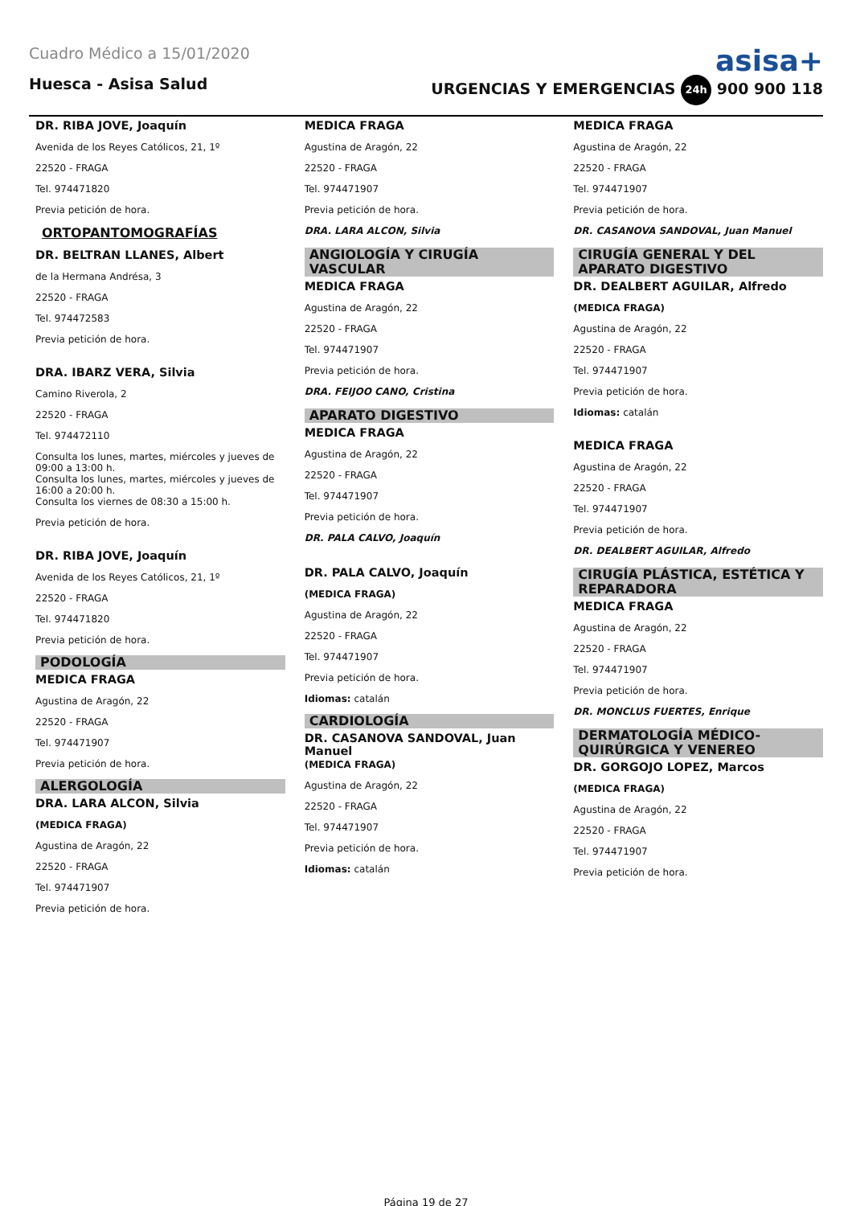Cuadro Médico a 15/01/2020
asisa+
Huesca - Asisa Salud URGENCIAS Y EMERGENCIAS 24h 900 900 118
DR. RIBA JOVE, Joaquín
Avenida de los Reyes Católicos, 21, 1º
22520 - FRAGA
Tel. 974471820
Previa petición de hora.
ORTOPANTOMOGRAFÍAS
DR. BELTRAN LLANES, Albert
de la Hermana Andrésa, 3
22520 - FRAGA
Tel. 974472583
Previa petición de hora.
DRA. IBARZ VERA, Silvia
Camino Riverola, 2
22520 - FRAGA
Tel. 974472110
Consulta los lunes, martes, miércoles y jueves de 09:00 a 13:00 h.
Consulta los lunes, martes, miércoles y jueves de 16:00 a 20:00 h.
Consulta los viernes de 08:30 a 15:00 h.
Previa petición de hora.
DR. RIBA JOVE, Joaquín
Avenida de los Reyes Católicos, 21, 1º
22520 - FRAGA
Tel. 974471820
Previa petición de hora.
PODOLOGÍA
MEDICA FRAGA
Agustina de Aragón, 22
22520 - FRAGA
Tel. 974471907
Previa petición de hora.
ALERGOLOGÍA
DRA. LARA ALCON, Silvia
(MEDICA FRAGA)
Agustina de Aragón, 22
22520 - FRAGA
Tel. 974471907
Previa petición de hora.
MEDICA FRAGA
Agustina de Aragón, 22
22520 - FRAGA
Tel. 974471907
Previa petición de hora.
DRA. LARA ALCON, Silvia
ANGIOLOGÍA Y CIRUGÍA VASCULAR
MEDICA FRAGA
Agustina de Aragón, 22
22520 - FRAGA
Tel. 974471907
Previa petición de hora.
DRA. FEIJOO CANO, Cristina
APARATO DIGESTIVO
MEDICA FRAGA
Agustina de Aragón, 22
22520 - FRAGA
Tel. 974471907
Previa petición de hora.
DR. PALA CALVO, Joaquín
DR. PALA CALVO, Joaquín
(MEDICA FRAGA)
Agustina de Aragón, 22
22520 - FRAGA
Tel. 974471907
Previa petición de hora.
Idiomas: catalán
CARDIOLOGÍA
DR. CASANOVA SANDOVAL, Juan Manuel
(MEDICA FRAGA)
Agustina de Aragón, 22
22520 - FRAGA
Tel. 974471907
Previa petición de hora.
Idiomas: catalán
MEDICA FRAGA
Agustina de Aragón, 22
22520 - FRAGA
Tel. 974471907
Previa petición de hora.
DR. CASANOVA SANDOVAL, Juan Manuel
CIRUGÍA GENERAL Y DEL APARATO DIGESTIVO
DR. DEALBERT AGUILAR, Alfredo
(MEDICA FRAGA)
Agustina de Aragón, 22
22520 - FRAGA
Tel. 974471907
Previa petición de hora.
Idiomas: catalán
MEDICA FRAGA
Agustina de Aragón, 22
22520 - FRAGA
Tel. 974471907
Previa petición de hora.
DR. DEALBERT AGUILAR, Alfredo
CIRUGÍA PLÁSTICA, ESTÉTICA Y REPARADORA
MEDICA FRAGA
Agustina de Aragón, 22
22520 - FRAGA
Tel. 974471907
Previa petición de hora.
DR. MONCLUS FUERTES, Enrique
DERMATOLOGÍA MÉDICO-QUIRÚRGICA Y VENEREO
DR. GORGOJO LOPEZ, Marcos
(MEDICA FRAGA)
Agustina de Aragón, 22
22520 - FRAGA
Tel. 974471907
Previa petición de hora.
Página 19 de 27